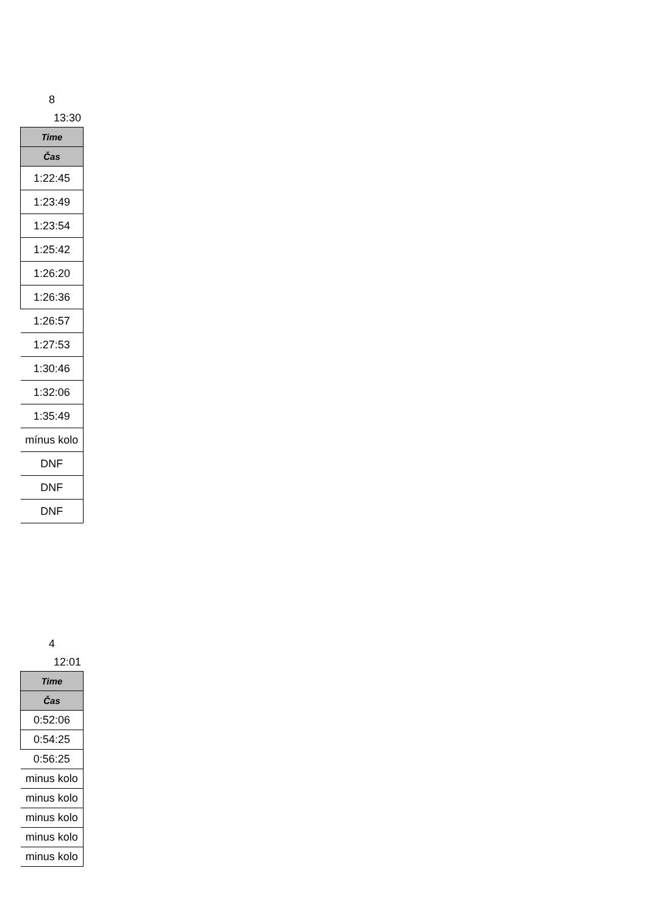8
13:30
| Time |
| --- |
| Čas |
| 1:22:45 |
| 1:23:49 |
| 1:23:54 |
| 1:25:42 |
| 1:26:20 |
| 1:26:36 |
| 1:26:57 |
| 1:27:53 |
| 1:30:46 |
| 1:32:06 |
| 1:35:49 |
| mínus kolo |
| DNF |
| DNF |
| DNF |
4
12:01
| Time |
| --- |
| Čas |
| 0:52:06 |
| 0:54:25 |
| 0:56:25 |
| minus kolo |
| minus kolo |
| minus kolo |
| minus kolo |
| minus kolo |